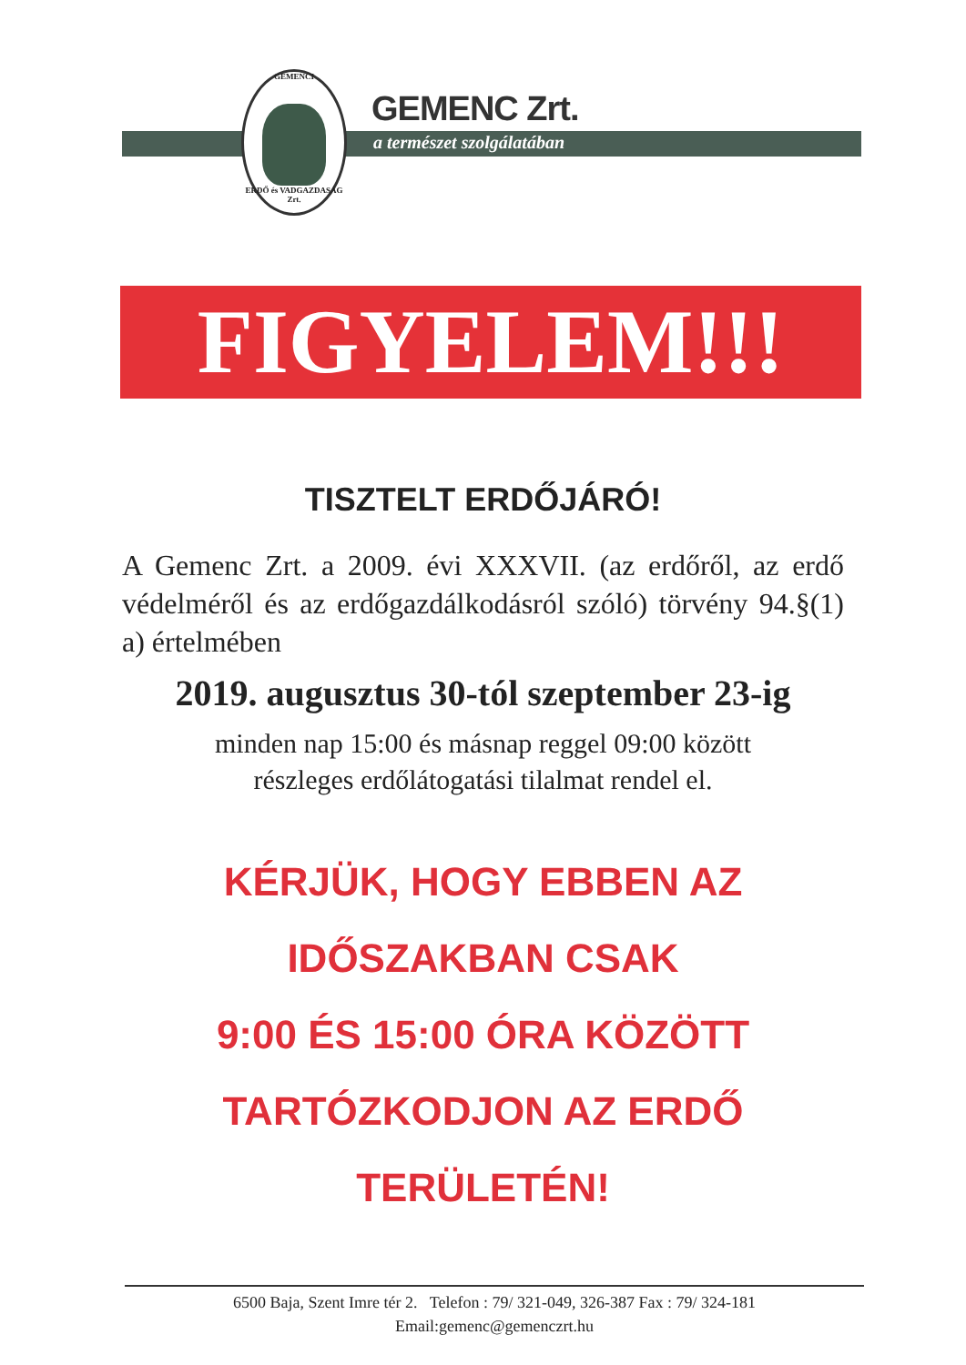GEMENCI
ERDŐ és VADGAZDASÁG Zrt.
GEMENC Zrt.
a természet szolgálatában
FIGYELEM!!!
TISZTELT ERDŐJÁRÓ!
A Gemenc Zrt. a 2009. évi XXXVII. (az erdőről, az erdő védelméről és az erdőgazdálkodásról szóló) törvény 94.§(1) a) értelmében
2019. augusztus 30-tól szeptember 23-ig
minden nap 15:00 és másnap reggel 09:00 között
részleges erdőlátogatási tilalmat rendel el.
KÉRJÜK, HOGY EBBEN AZ
IDŐSZAKBAN CSAK
9:00 ÉS 15:00 ÓRA KÖZÖTT
TARTÓZKODJON AZ ERDŐ
TERÜLETÉN!
6500 Baja, Szent Imre tér 2. Telefon : 79/ 321-049, 326-387 Fax : 79/ 324-181
Email:gemenc@gemenczrt.hu